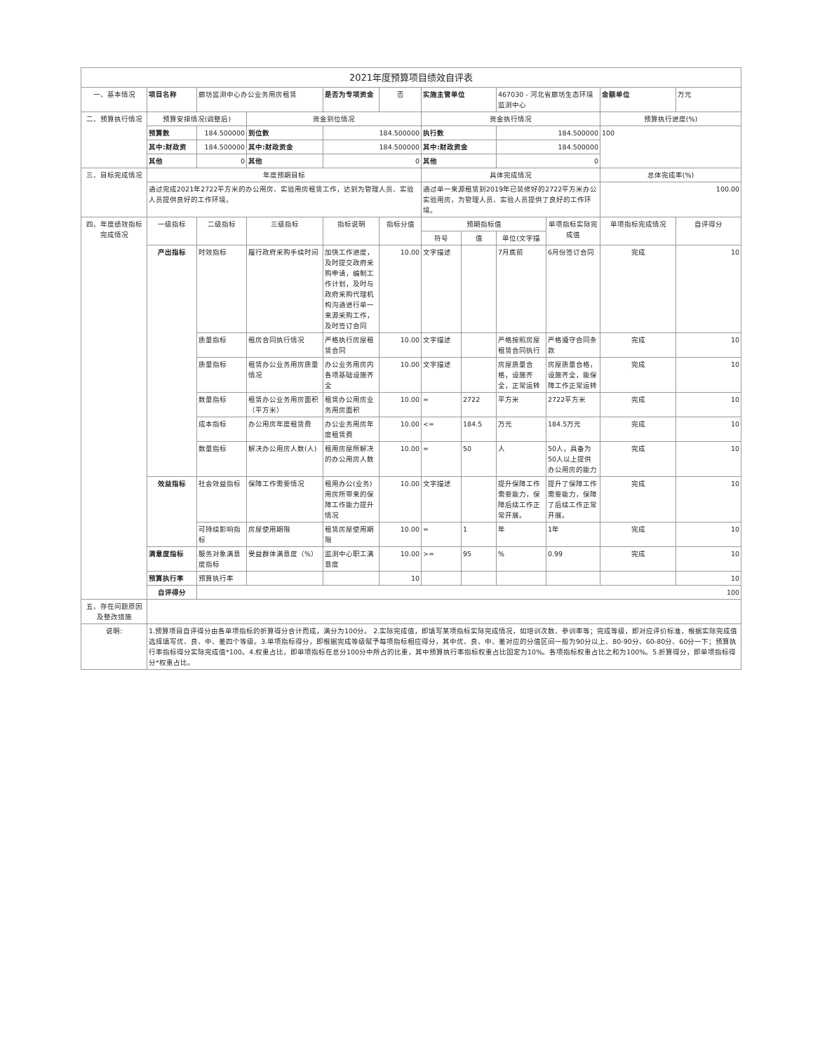| 2021年度预算项目绩效自评表 | | | | | | | | | | | |
| 一、基本情况 | 项目名称 | 廊坊监测中心办公业务用房租赁 | | 是否为专项资金 | 否 | 实施主管单位 | | 467030 - 河北省廊坊生态环境监测中心 | | 金额单位 | 万元 |
| 二、预算执行情况 | 预算安排情况(调整后) | | 资金到位情况 | | | 资金执行情况 | | | | 预算执行进度(%) | |
| | 预算数 | 184.500000 | 到位数 | 184.500000 | | 执行数 | | 184.500000 | | 100 | |
| | 其中:财政资 | 184.500000 | 其中:财政资金 | 184.500000 | | 其中:财政资金 | | 184.500000 | | | |
| | 其他 | 0 | 其他 | 0 | | 其他 | | 0 | | | |
| 三、目标完成情况 | 年度预期目标 | | | | | 具体完成情况 | | | | 总体完成率(%) | |
| | 通过完成2021年2722平方米的办公用房、实验用房租赁工作，达到为管理人员、实验人员提供良好的工作环境。 | | | | | 通过单一来源租赁到2019年已装修好的2722平方米办公实验用房，为管理人员、实验人员提供了良好的工作环境。 | | | | 100.00 | |
| 四、年度绩效指标完成情况 | 一级指标 | 二级指标 | 三级指标 | 指标说明 | 指标分值 | 预期指标值 | | | 单项指标实际完成值 | 单项指标完成情况 | 自评得分 |
| | | | | | | 符号 | 值 | 单位(文字描 | | | |
| | 产出指标 | 时效指标 | 履行政府采购手续时间 | 加快工作进度，及时提交政府采购申请，编制工作计划，及时与政府采购代理机构沟通进行单一来源采购工作，及时签订合同 | 10.00 | 文字描述 | | 7月底前 | 6月份签订合同 | 完成 | 10 |
| | | 质量指标 | 租房合同执行情况 | 严格执行房屋租赁合同 | 10.00 | 文字描述 | | 严格按照房屋租赁合同执行 | 严格遵守合同条款 | 完成 | 10 |
| | | 质量指标 | 租赁办公业务用房质量情况 | 办公业务用房内各项基础设施齐全 | 10.00 | 文字描述 | | 房屋质量合格，设施齐全，正常运转 | 房屋质量合格，设施齐全，能保障工作正常运转 | 完成 | 10 |
| | | 数量指标 | 租赁办公业务用房面积（平方米） | 租赁办公用房业务用房面积 | 10.00 | = | 2722 | 平方米 | 2722平方米 | 完成 | 10 |
| | | 成本指标 | 办公用房年度租赁费 | 办公业务用房年度租赁费 | 10.00 | <= | 184.5 | 万元 | 184.5万元 | 完成 | 10 |
| | | 数量指标 | 解决办公用房人数(人) | 租用房屋所解决的办公用房人数 | 10.00 | = | 50 | 人 | 50人，具备为50人以上提供办公用房的能力 | 完成 | 10 |
| | 效益指标 | 社会效益指标 | 保障工作需要情况 | 租用办公(业务)用房所带来的保障工作能力提升情况 | 10.00 | 文字描述 | | 提升保障工作需要能力，保障后续工作正常开展。 | 提升了保障工作需要能力，保障了后续工作正常开展。 | 完成 | 10 |
| | | 可持续影响指标 | 房屋使用期限 | 租赁房屋使用期限 | 10.00 | = | 1 | 年 | 1年 | 完成 | 10 |
| | 满意度指标 | 服务对象满意度指标 | 受益群体满意度（%） | 监测中心职工满意度 | 10.00 | >= | 95 | % | 0.99 | 完成 | 10 |
| | 预算执行率 | 预算执行率 | | | 10 | | | | | | 10 |
| | 自评得分 | 100 | | | | | | | | | |
| 五、存在问题原因及整改措施 | | | | | | | | | | | |
| 说明: | 1.预算项目自评得分由各单项指标的折算得分合计而成，满分为100分。 2.实际完成值，即填写某项指标实际完成情况，如培训次数、参训率等；完成等级，即对应评价标准，根据实际完成值选择填写优、良、中、差四个等级。3.单项指标得分，即根据完成等级赋予每项指标相应得分，其中优、良、中、差对应的分值区间一般为90分以上、80-90分、60-80分、60分一下；预算执行率指标得分实际完成值*100。4.权重占比，即单项指标在总分100分中所占的比重，其中预算执行率指标权重占比固定为10%。各项指标权重占比之和为100%。5.折算得分，即单项指标得分*权重占比。 | | | | | | | | | | |